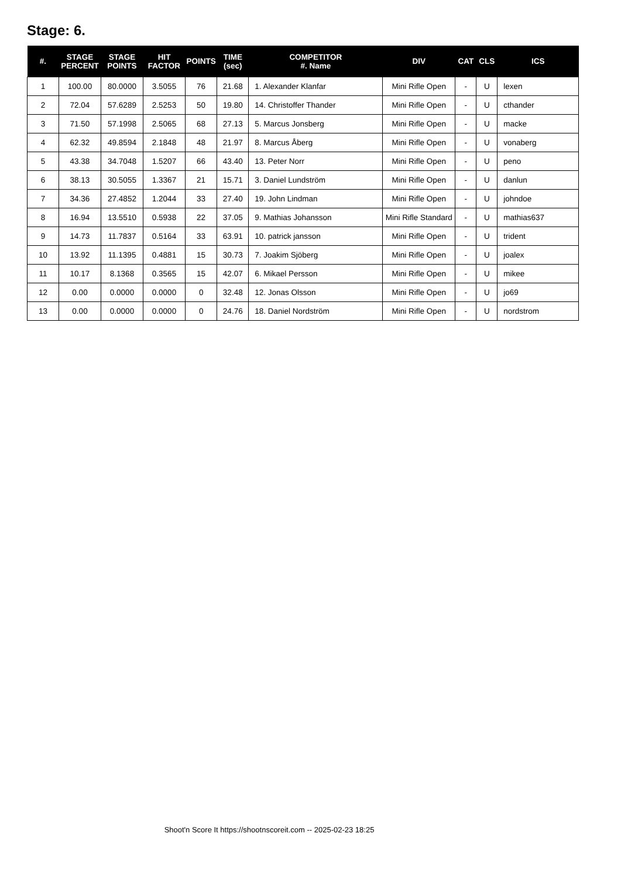Stage: 6.
| #. | STAGE PERCENT | STAGE POINTS | HIT FACTOR | POINTS | TIME (sec) | COMPETITOR #. Name | DIV | CAT | CLS | ICS |
| --- | --- | --- | --- | --- | --- | --- | --- | --- | --- | --- |
| 1 | 100.00 | 80.0000 | 3.5055 | 76 | 21.68 | 1. Alexander Klanfar | Mini Rifle Open | - | U | lexen |
| 2 | 72.04 | 57.6289 | 2.5253 | 50 | 19.80 | 14. Christoffer Thander | Mini Rifle Open | - | U | cthander |
| 3 | 71.50 | 57.1998 | 2.5065 | 68 | 27.13 | 5. Marcus Jonsberg | Mini Rifle Open | - | U | macke |
| 4 | 62.32 | 49.8594 | 2.1848 | 48 | 21.97 | 8. Marcus Åberg | Mini Rifle Open | - | U | vonaberg |
| 5 | 43.38 | 34.7048 | 1.5207 | 66 | 43.40 | 13. Peter Norr | Mini Rifle Open | - | U | peno |
| 6 | 38.13 | 30.5055 | 1.3367 | 21 | 15.71 | 3. Daniel Lundström | Mini Rifle Open | - | U | danlun |
| 7 | 34.36 | 27.4852 | 1.2044 | 33 | 27.40 | 19. John Lindman | Mini Rifle Open | - | U | johndoe |
| 8 | 16.94 | 13.5510 | 0.5938 | 22 | 37.05 | 9. Mathias Johansson | Mini Rifle Standard | - | U | mathias637 |
| 9 | 14.73 | 11.7837 | 0.5164 | 33 | 63.91 | 10. patrick jansson | Mini Rifle Open | - | U | trident |
| 10 | 13.92 | 11.1395 | 0.4881 | 15 | 30.73 | 7. Joakim Sjöberg | Mini Rifle Open | - | U | joalex |
| 11 | 10.17 | 8.1368 | 0.3565 | 15 | 42.07 | 6. Mikael Persson | Mini Rifle Open | - | U | mikee |
| 12 | 0.00 | 0.0000 | 0.0000 | 0 | 32.48 | 12. Jonas Olsson | Mini Rifle Open | - | U | jo69 |
| 13 | 0.00 | 0.0000 | 0.0000 | 0 | 24.76 | 18. Daniel Nordström | Mini Rifle Open | - | U | nordstrom |
Shoot'n Score It https://shootnscoreit.com -- 2025-02-23 18:25